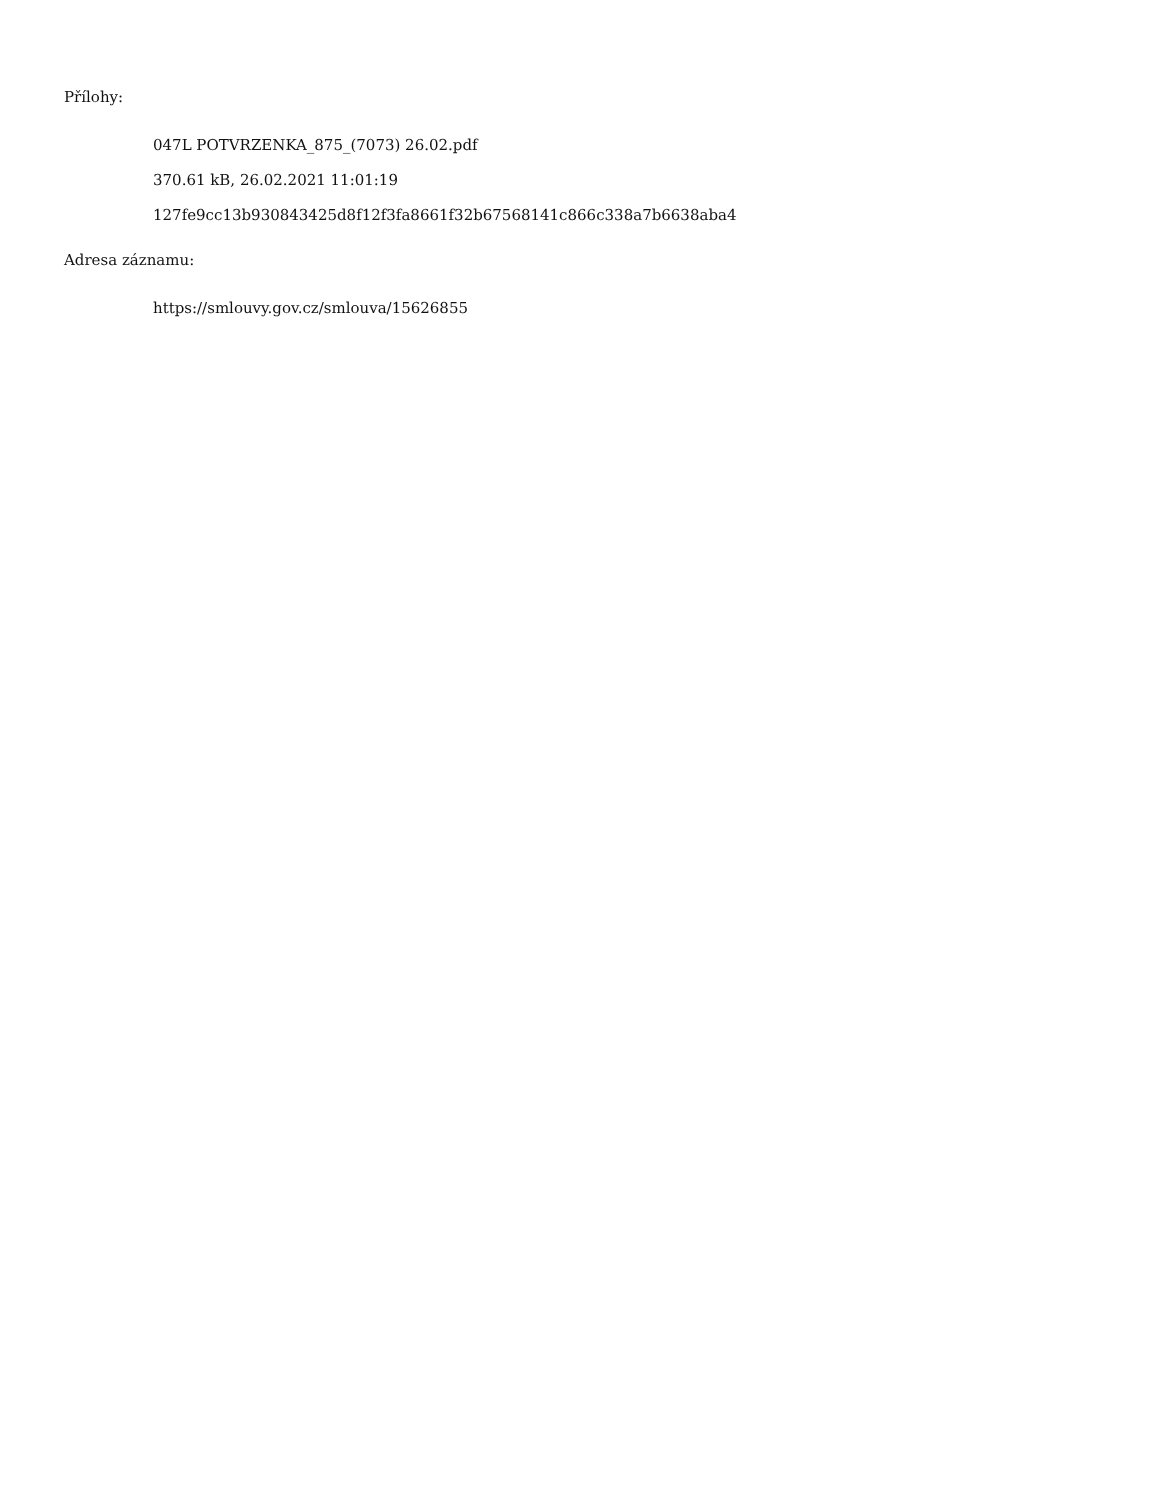Přílohy:
047L POTVRZENKA_875_(7073) 26.02.pdf
370.61 kB, 26.02.2021 11:01:19
127fe9cc13b930843425d8f12f3fa8661f32b67568141c866c338a7b6638aba4
Adresa záznamu:
https://smlouvy.gov.cz/smlouva/15626855